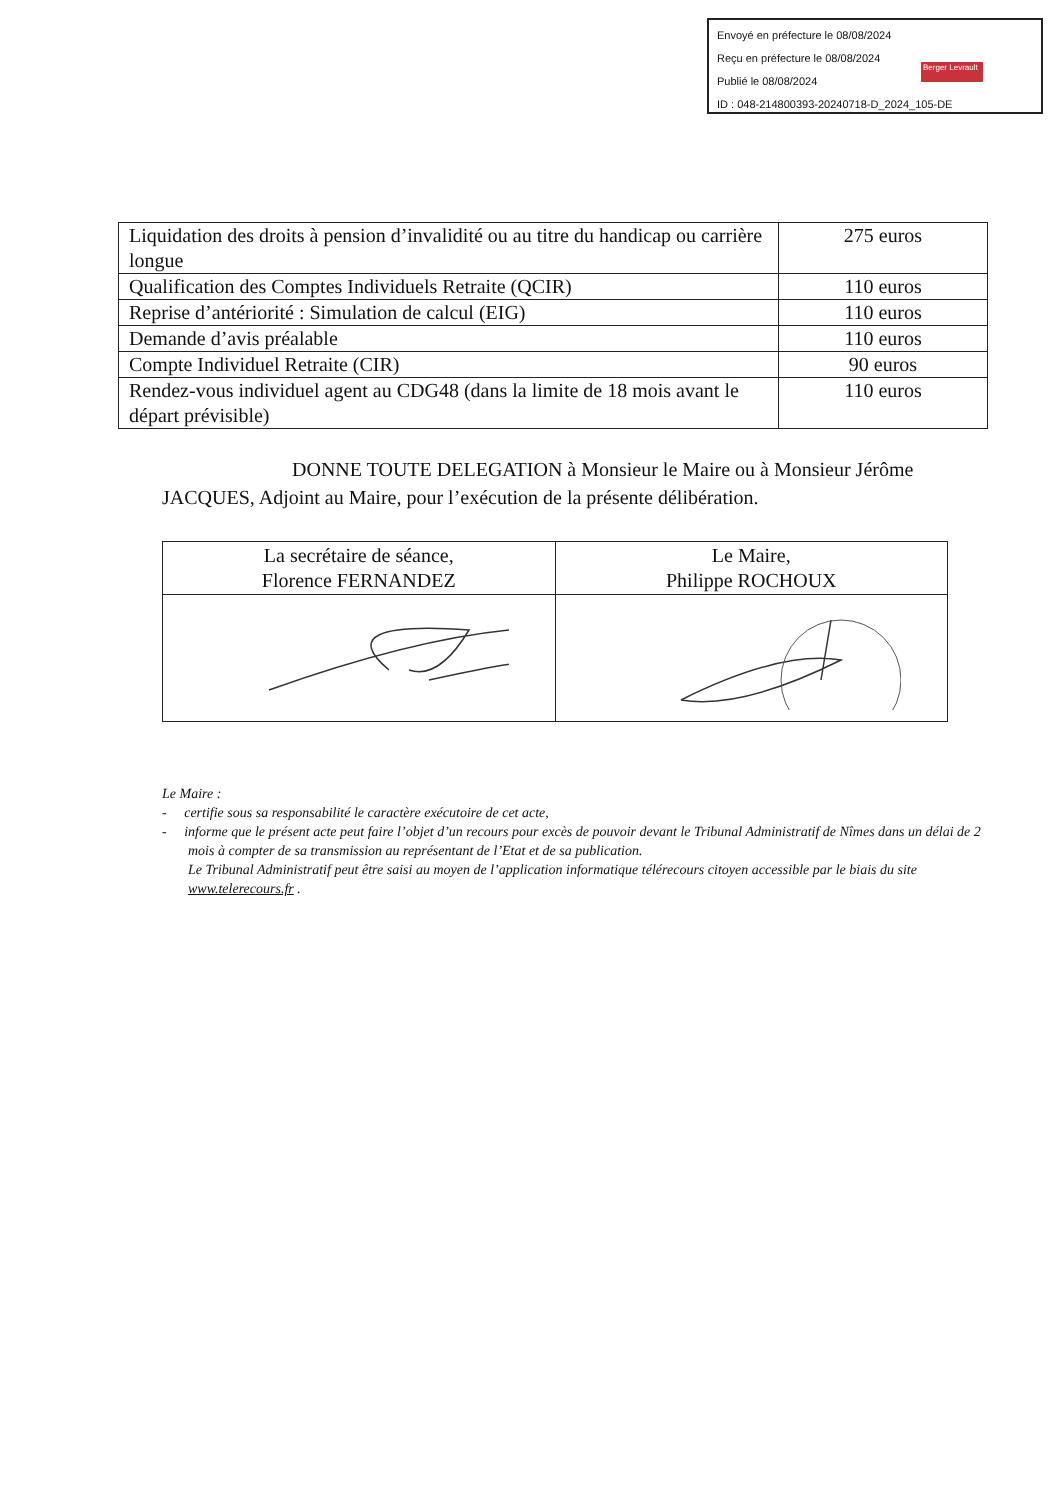Envoyé en préfecture le 08/08/2024
Reçu en préfecture le 08/08/2024
Publié le 08/08/2024
ID : 048-214800393-20240718-D_2024_105-DE
Berger Levrault
| Liquidation des droits à pension d’invalidité ou au titre du handicap ou carrière longue | 275 euros |
| Qualification des Comptes Individuels Retraite (QCIR) | 110 euros |
| Reprise d’antériorité : Simulation de calcul (EIG) | 110 euros |
| Demande d’avis préalable | 110 euros |
| Compte Individuel Retraite (CIR) | 90 euros |
| Rendez-vous individuel agent au CDG48 (dans la limite de 18 mois avant le départ prévisible) | 110 euros |
DONNE TOUTE DELEGATION à Monsieur le Maire ou à Monsieur Jérôme JACQUES, Adjoint au Maire, pour l’exécution de la présente délibération.
| La secrétaire de séance, Florence FERNANDEZ | Le Maire, Philippe ROCHOUX |
Le Maire :
- certifie sous sa responsabilité le caractère exécutoire de cet acte,
- informe que le présent acte peut faire l’objet d’un recours pour excès de pouvoir devant le Tribunal Administratif de Nîmes dans un délai de 2 mois à compter de sa transmission au représentant de l’Etat et de sa publication.
Le Tribunal Administratif peut être saisi au moyen de l’application informatique télérecours citoyen accessible par le biais du site www.telerecours.fr .